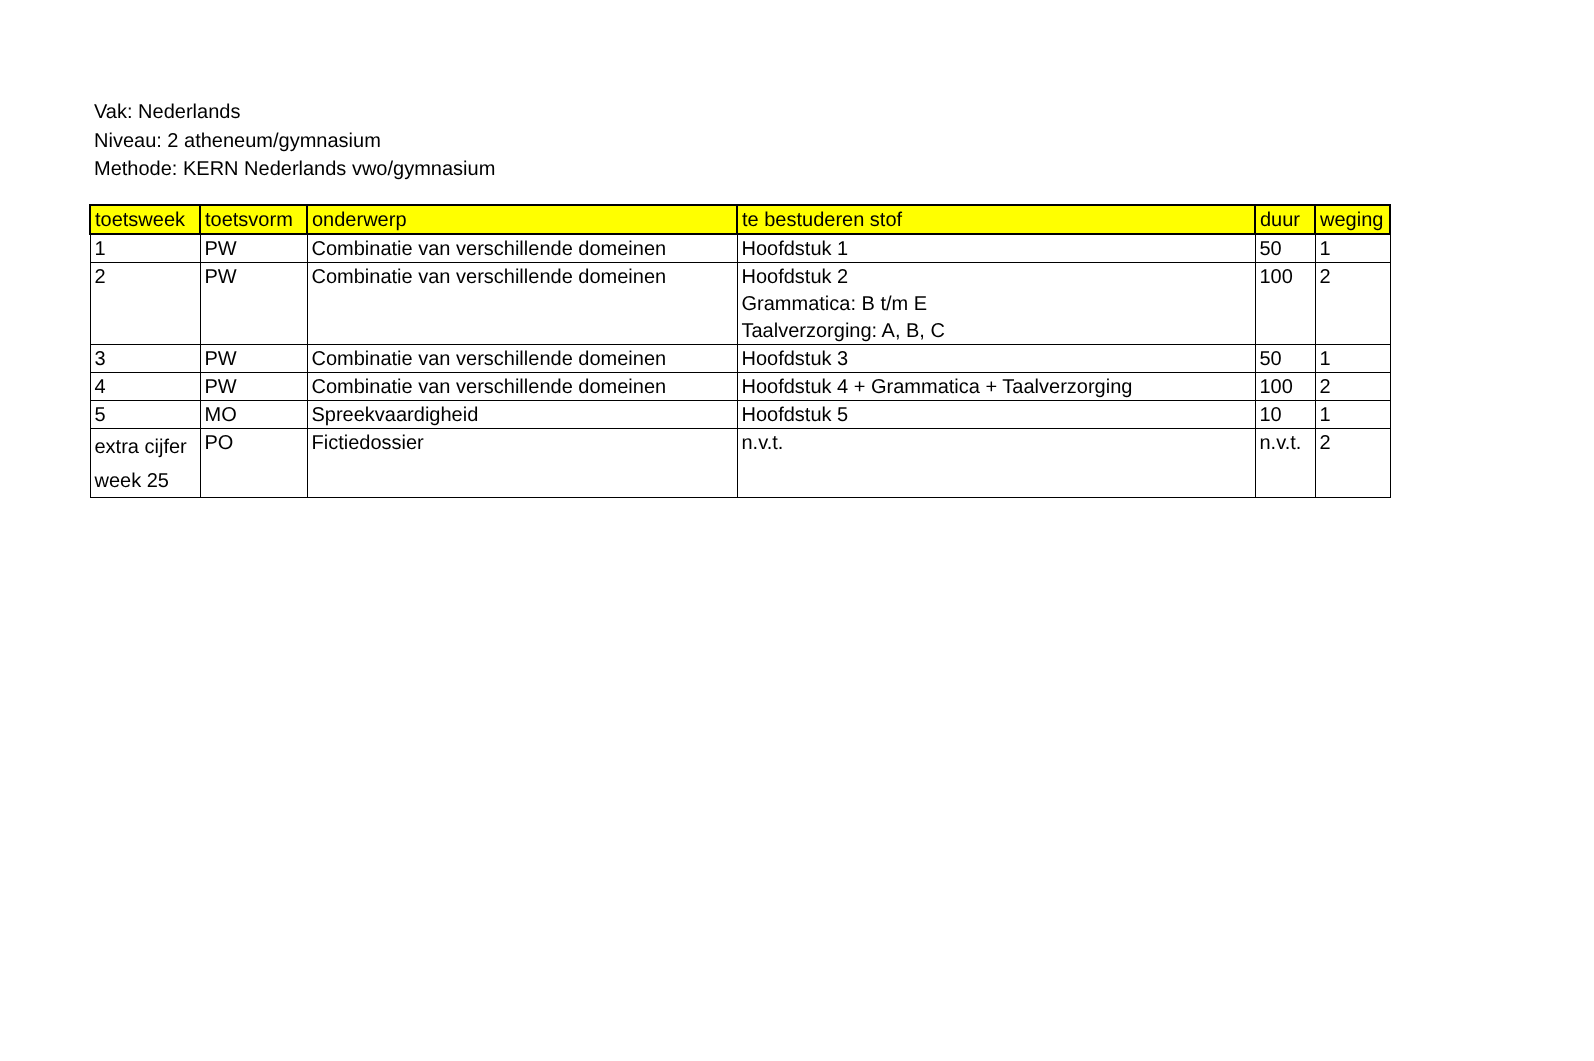Vak: Nederlands
Niveau: 2 atheneum/gymnasium
Methode: KERN Nederlands vwo/gymnasium
| toetsweek | toetsvorm | onderwerp | te bestuderen stof | duur | weging |
| --- | --- | --- | --- | --- | --- |
| 1 | PW | Combinatie van verschillende domeinen | Hoofdstuk 1 | 50 | 1 |
| 2 | PW | Combinatie van verschillende domeinen | Hoofdstuk 2 Grammatica: B t/m E Taalverzorging: A, B, C | 100 | 2 |
| 3 | PW | Combinatie van verschillende domeinen | Hoofdstuk 3 | 50 | 1 |
| 4 | PW | Combinatie van verschillende domeinen | Hoofdstuk 4 + Grammatica + Taalverzorging | 100 | 2 |
| 5 | MO | Spreekvaardigheid | Hoofdstuk 5 | 10 | 1 |
| extra cijfer week 25 | PO | Fictiedossier | n.v.t. | n.v.t. | 2 |